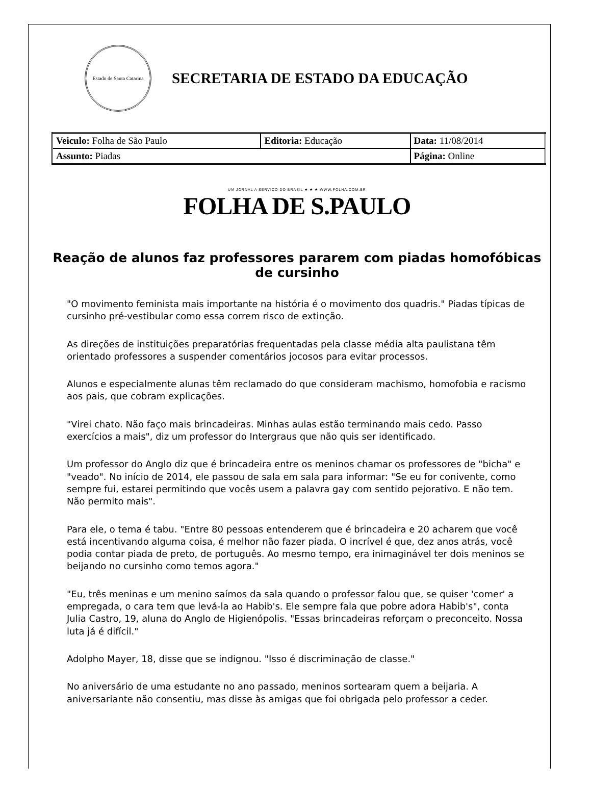Estado de Santa Catarina
SECRETARIA DE ESTADO DA EDUCAÇÃO
| Veiculo: Folha de São Paulo | Editoria: Educação | Data: 11/08/2014 |
| Assunto: Piadas | | Página: Online |
UM JORNAL A SERVIÇO DO BRASIL ★ ★ ★ WWW.FOLHA.COM.BR
FOLHA DE S.PAULO
Reação de alunos faz professores pararem com piadas homofóbicas de cursinho
"O movimento feminista mais importante na história é o movimento dos quadris." Piadas típicas de cursinho pré-vestibular como essa correm risco de extinção.
As direções de instituições preparatórias frequentadas pela classe média alta paulistana têm orientado professores a suspender comentários jocosos para evitar processos.
Alunos e especialmente alunas têm reclamado do que consideram machismo, homofobia e racismo aos pais, que cobram explicações.
"Virei chato. Não faço mais brincadeiras. Minhas aulas estão terminando mais cedo. Passo exercícios a mais", diz um professor do Intergraus que não quis ser identificado.
Um professor do Anglo diz que é brincadeira entre os meninos chamar os professores de "bicha" e "veado". No início de 2014, ele passou de sala em sala para informar: "Se eu for conivente, como sempre fui, estarei permitindo que vocês usem a palavra gay com sentido pejorativo. E não tem. Não permito mais".
Para ele, o tema é tabu. "Entre 80 pessoas entenderem que é brincadeira e 20 acharem que você está incentivando alguma coisa, é melhor não fazer piada. O incrível é que, dez anos atrás, você podia contar piada de preto, de português. Ao mesmo tempo, era inimaginável ter dois meninos se beijando no cursinho como temos agora."
"Eu, três meninas e um menino saímos da sala quando o professor falou que, se quiser 'comer' a empregada, o cara tem que levá-la ao Habib's. Ele sempre fala que pobre adora Habib's", conta Julia Castro, 19, aluna do Anglo de Higienópolis. "Essas brincadeiras reforçam o preconceito. Nossa luta já é difícil."
Adolpho Mayer, 18, disse que se indignou. "Isso é discriminação de classe."
No aniversário de uma estudante no ano passado, meninos sortearam quem a beijaria. A aniversariante não consentiu, mas disse às amigas que foi obrigada pelo professor a ceder.